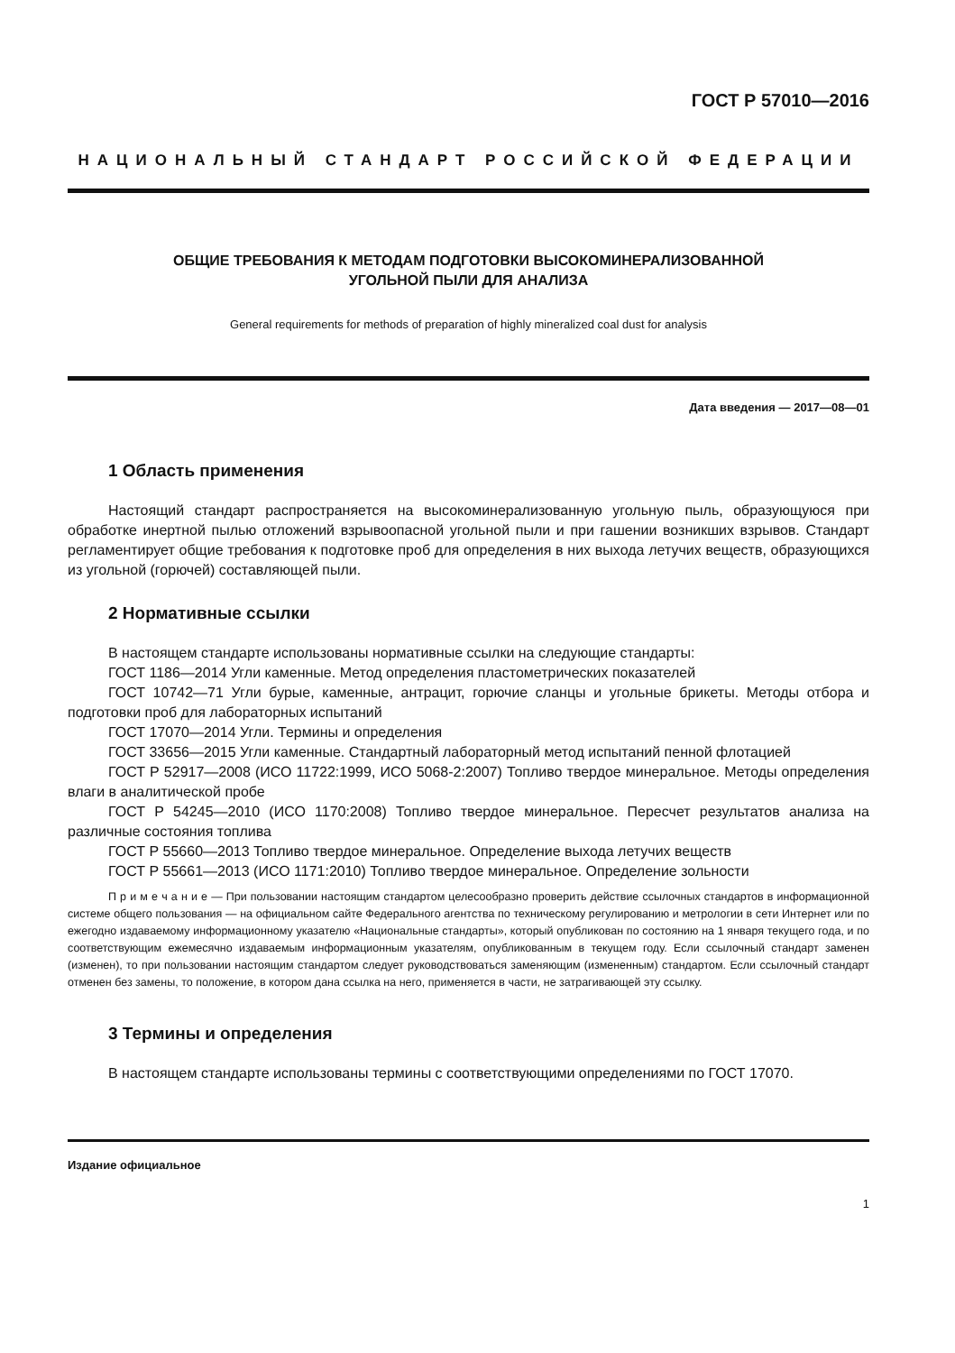ГОСТ Р 57010—2016
НАЦИОНАЛЬНЫЙ СТАНДАРТ РОССИЙСКОЙ ФЕДЕРАЦИИ
ОБЩИЕ ТРЕБОВАНИЯ К МЕТОДАМ ПОДГОТОВКИ ВЫСОКОМИНЕРАЛИЗОВАННОЙ
УГОЛЬНОЙ ПЫЛИ ДЛЯ АНАЛИЗА
General requirements for methods of preparation of highly mineralized coal dust for analysis
Дата введения — 2017—08—01
1 Область применения
Настоящий стандарт распространяется на высокоминерализованную угольную пыль, образующуюся при обработке инертной пылью отложений взрывоопасной угольной пыли и при гашении возникших взрывов. Стандарт регламентирует общие требования к подготовке проб для определения в них выхода летучих веществ, образующихся из угольной (горючей) составляющей пыли.
2 Нормативные ссылки
В настоящем стандарте использованы нормативные ссылки на следующие стандарты:
ГОСТ 1186—2014 Угли каменные. Метод определения пластометрических показателей
ГОСТ 10742—71 Угли бурые, каменные, антрацит, горючие сланцы и угольные брикеты. Методы отбора и подготовки проб для лабораторных испытаний
ГОСТ 17070—2014 Угли. Термины и определения
ГОСТ 33656—2015 Угли каменные. Стандартный лабораторный метод испытаний пенной флотацией
ГОСТ Р 52917—2008 (ИСО 11722:1999, ИСО 5068-2:2007) Топливо твердое минеральное. Методы определения влаги в аналитической пробе
ГОСТ Р 54245—2010 (ИСО 1170:2008) Топливо твердое минеральное. Пересчет результатов анализа на различные состояния топлива
ГОСТ Р 55660—2013 Топливо твердое минеральное. Определение выхода летучих веществ
ГОСТ Р 55661—2013 (ИСО 1171:2010) Топливо твердое минеральное. Определение зольности
П р и м е ч а н и е — При пользовании настоящим стандартом целесообразно проверить действие ссылочных стандартов в информационной системе общего пользования — на официальном сайте Федерального агентства по техническому регулированию и метрологии в сети Интернет или по ежегодно издаваемому информационному указателю «Национальные стандарты», который опубликован по состоянию на 1 января текущего года, и по соответствующим ежемесячно издаваемым информационным указателям, опубликованным в текущем году. Если ссылочный стандарт заменен (изменен), то при пользовании настоящим стандартом следует руководствоваться заменяющим (измененным) стандартом. Если ссылочный стандарт отменен без замены, то положение, в котором дана ссылка на него, применяется в части, не затрагивающей эту ссылку.
3 Термины и определения
В настоящем стандарте использованы термины с соответствующими определениями по ГОСТ 17070.
Издание официальное
1